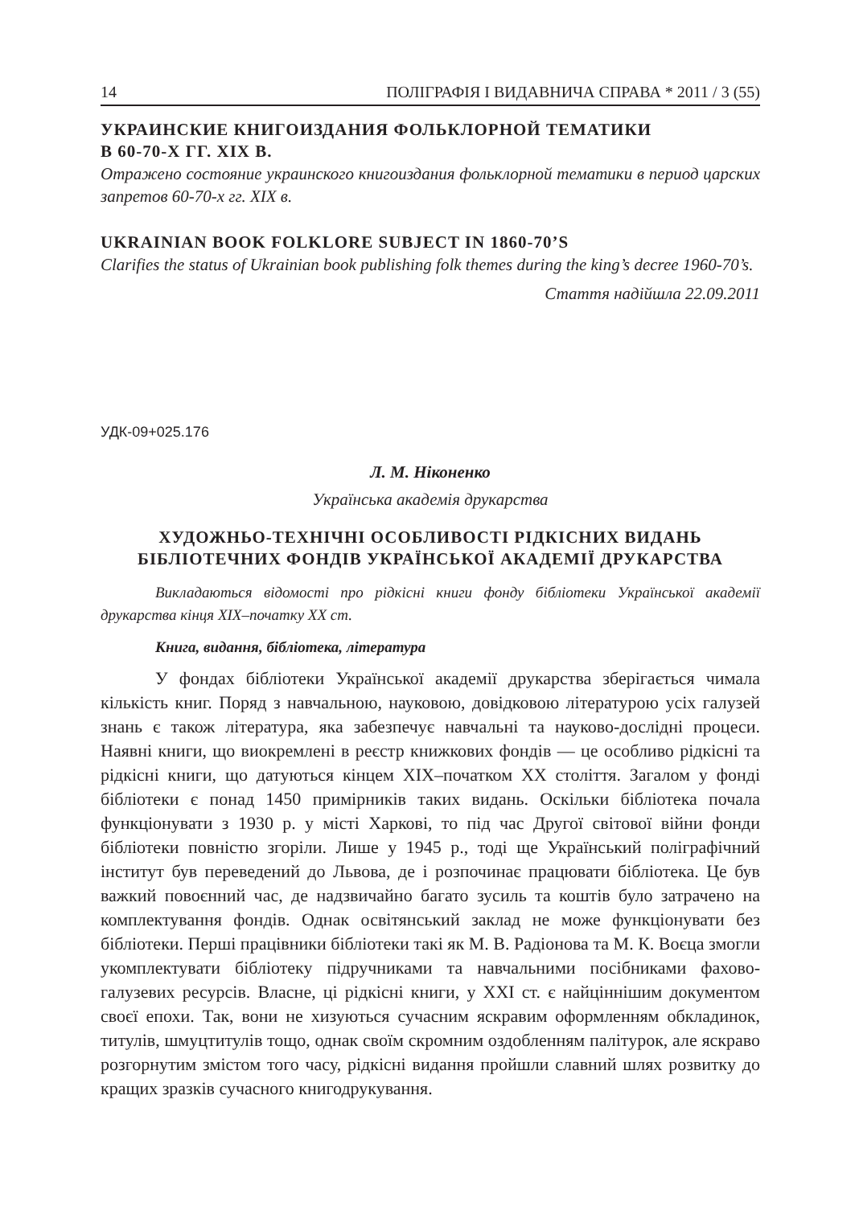14 ПОЛІГРАФІЯ І ВИДАВНИЧА СПРАВА * 2011 / 3 (55)
УКРАИНСКИЕ КНИГОИЗДАНИЯ ФОЛЬКЛОРНОЙ ТЕМАТИКИ
В 60-70-Х ГГ. XIX В.
Отражено состояние украинского книгоиздания фольклорной тематики в период царских запретов 60-70-х гг. XIX в.
UKRAINIAN BOOK FOLKLORE SUBJECT IN 1860-70’S
Clarifies the status of Ukrainian book publishing folk themes during the king’s decree 1960-70’s.
Стаття надійшла 22.09.2011
УДК-09+025.176
Л. М. Ніконенко
Українська академія друкарства
ХУДОЖНЬО-ТЕХНІЧНІ ОСОБЛИВОСТІ РІДКІСНИХ ВИДАНЬ БІБЛІОТЕЧНИХ ФОНДІВ УКРАЇНСЬКОЇ АКАДЕМІЇ ДРУКАРСТВА
Викладаються відомості про рідкісні книги фонду бібліотеки Української академії друкарства кінця XIX–початку XX ст.
Книга, видання, бібліотека, література
У фондах бібліотеки Української академії друкарства зберігається чимала кількість книг. Поряд з навчальною, науковою, довідковою літературою усіх галузей знань є також література, яка забезпечує навчальні та науково-дослідні процеси. Наявні книги, що виокремлені в реєстр книжкових фондів — це особливо рідкісні та рідкісні книги, що датуються кінцем XIX–початком XX століття. Загалом у фонді бібліотеки є понад 1450 примірників таких видань. Оскільки бібліотека почала функціонувати з 1930 р. у місті Харкові, то під час Другої світової війни фонди бібліотеки повністю згоріли. Лише у 1945 р., тоді ще Український поліграфічний інститут був переведений до Львова, де і розпочинає працювати бібліотека. Це був важкий повоєнний час, де надзвичайно багато зусиль та коштів було затрачено на комплектування фондів. Однак освітянський заклад не може функціонувати без бібліотеки. Перші працівники бібліотеки такі як М. В. Радіонова та М. К. Воєца змогли укомплектувати бібліотеку підручниками та навчальними посібниками фахово-галузевих ресурсів. Власне, ці рідкісні книги, у XXI ст. є найціннішим документом своєї епохи. Так, вони не хизуються сучасним яскравим оформленням обкладинок, титулів, шмуцтитулів тощо, однак своїм скромним оздобленням палітурок, але яскраво розгорнутим змістом того часу, рідкісні видання пройшли славний шлях розвитку до кращих зразків сучасного книгодрукування.